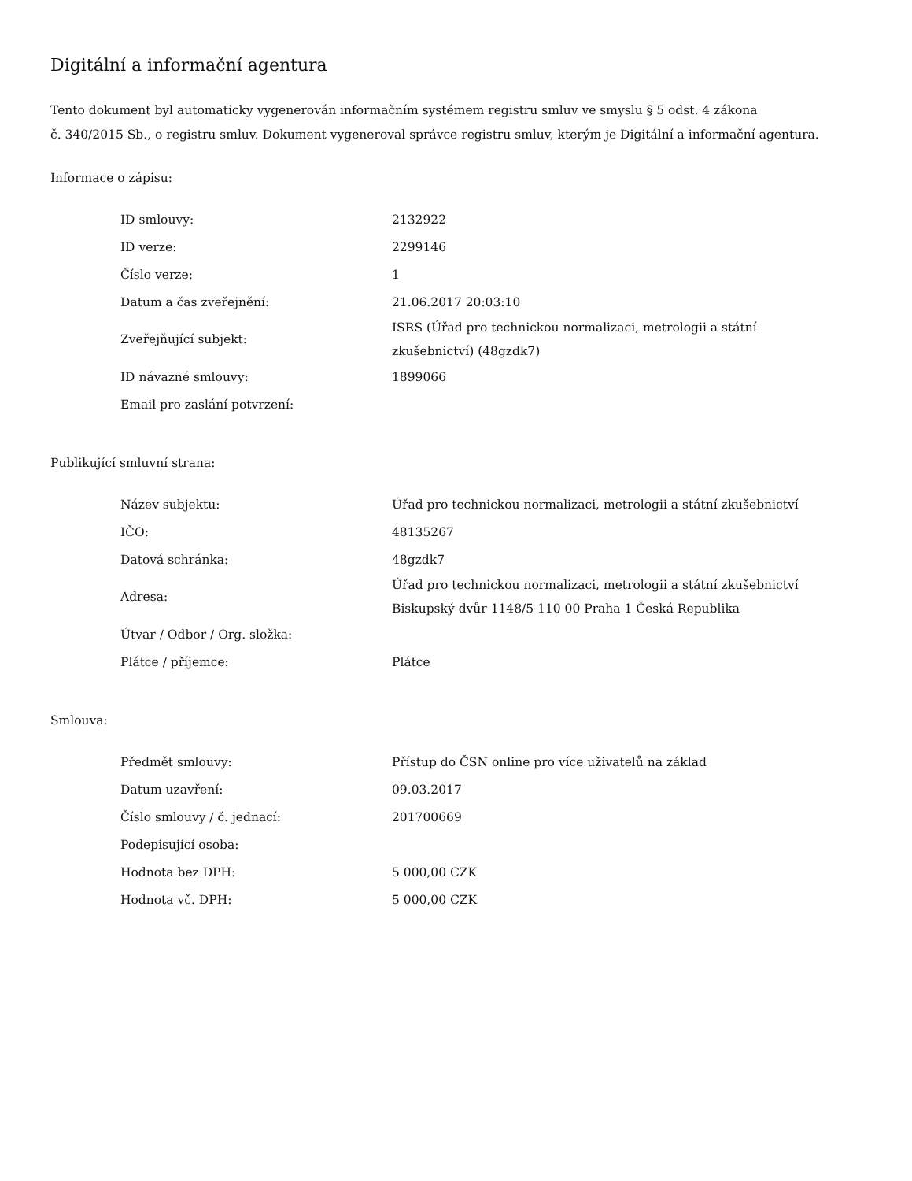Digitální a informační agentura
Tento dokument byl automaticky vygenerován informačním systémem registru smluv ve smyslu § 5 odst. 4 zákona
č. 340/2015 Sb., o registru smluv. Dokument vygeneroval správce registru smluv, kterým je Digitální a informační agentura.
Informace o zápisu:
| ID smlouvy: | 2132922 |
| ID verze: | 2299146 |
| Číslo verze: | 1 |
| Datum a čas zveřejnění: | 21.06.2017 20:03:10 |
| Zveřejňující subjekt: | ISRS (Úřad pro technickou normalizaci, metrologii a státní zkušebnictví) (48gzdk7) |
| ID návazné smlouvy: | 1899066 |
| Email pro zaslání potvrzení: | |
Publikující smluvní strana:
| Název subjektu: | Úřad pro technickou normalizaci, metrologii a státní zkušebnictví |
| IČO: | 48135267 |
| Datová schránka: | 48gzdk7 |
| Adresa: | Úřad pro technickou normalizaci, metrologii a státní zkušebnictví Biskupský dvůr 1148/5 110 00 Praha 1 Česká Republika |
| Útvar / Odbor / Org. složka: | |
| Plátce / příjemce: | Plátce |
Smlouva:
| Předmět smlouvy: | Přístup do ČSN online pro více uživatelů na základ |
| Datum uzavření: | 09.03.2017 |
| Číslo smlouvy / č. jednací: | 201700669 |
| Podepisující osoba: | |
| Hodnota bez DPH: | 5 000,00 CZK |
| Hodnota vč. DPH: | 5 000,00 CZK |